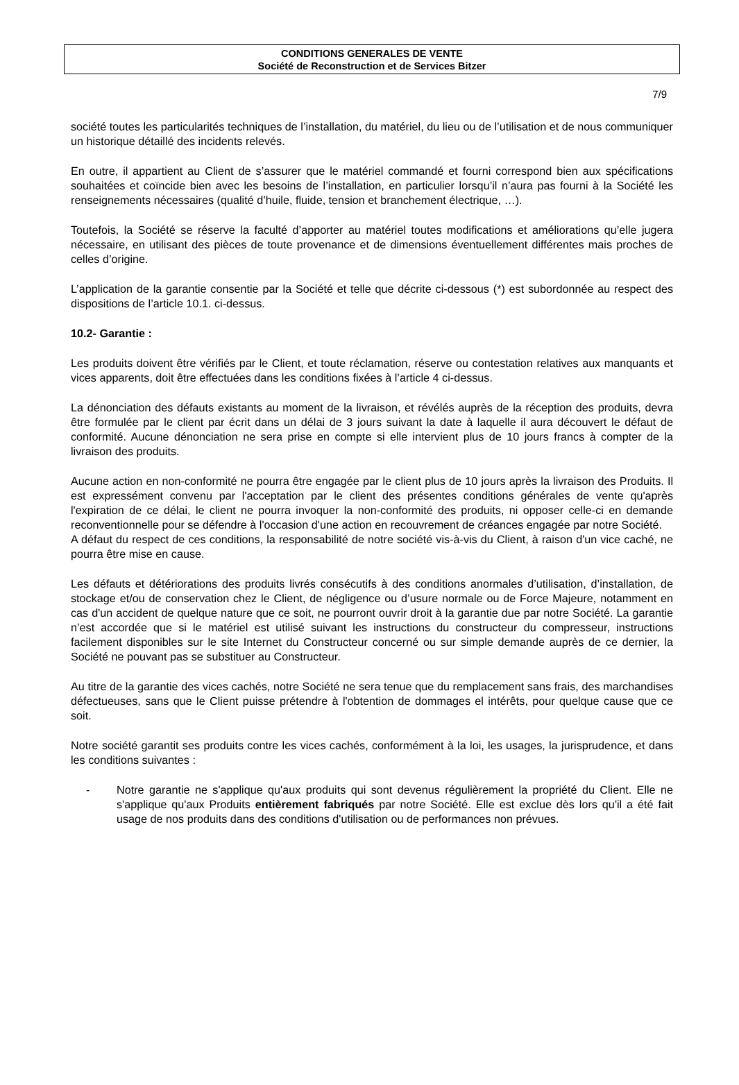CONDITIONS GENERALES DE VENTE
Société de Reconstruction et de Services Bitzer
7/9
société toutes les particularités techniques de l’installation, du matériel, du lieu ou de l’utilisation et de nous communiquer un historique détaillé des incidents relevés.
En outre, il appartient au Client de s’assurer que le matériel commandé et fourni correspond bien aux spécifications souhaitées et coïncide bien avec les besoins de l’installation, en particulier lorsqu’il n’aura pas fourni à la Société les renseignements nécessaires (qualité d’huile, fluide, tension et branchement électrique, …).
Toutefois, la Société se réserve la faculté d’apporter au matériel toutes modifications et améliorations qu’elle jugera nécessaire, en utilisant des pièces de toute provenance et de dimensions éventuellement différentes mais proches de celles d’origine.
L’application de la garantie consentie par la Société et telle que décrite ci-dessous (*) est subordonnée au respect des dispositions de l’article 10.1. ci-dessus.
10.2- Garantie :
Les produits doivent être vérifiés par le Client, et toute réclamation, réserve ou contestation relatives aux manquants et vices apparents, doit être effectuées dans les conditions fixées à l’article 4 ci-dessus.
La dénonciation des défauts existants au moment de la livraison, et révélés auprès de la réception des produits, devra être formulée par le client par écrit dans un délai de 3 jours suivant la date à laquelle il aura découvert le défaut de conformité. Aucune dénonciation ne sera prise en compte si elle intervient plus de 10 jours francs à compter de la livraison des produits.
Aucune action en non-conformité ne pourra être engagée par le client plus de 10 jours après la livraison des Produits. Il est expressément convenu par l'acceptation par le client des présentes conditions générales de vente qu'après l'expiration de ce délai, le client ne pourra invoquer la non-conformité des produits, ni opposer celle-ci en demande reconventionnelle pour se défendre à l'occasion d'une action en recouvrement de créances engagée par notre Société.
A défaut du respect de ces conditions, la responsabilité de notre société vis-à-vis du Client, à raison d'un vice caché, ne pourra être mise en cause.
Les défauts et détériorations des produits livrés consécutifs à des conditions anormales d’utilisation, d’installation, de stockage et/ou de conservation chez le Client, de négligence ou d’usure normale ou de Force Majeure, notamment en cas d'un accident de quelque nature que ce soit, ne pourront ouvrir droit à la garantie due par notre Société. La garantie n’est accordée que si le matériel est utilisé suivant les instructions du constructeur du compresseur, instructions facilement disponibles sur le site Internet du Constructeur concerné ou sur simple demande auprès de ce dernier, la Société ne pouvant pas se substituer au Constructeur.
Au titre de la garantie des vices cachés, notre Société ne sera tenue que du remplacement sans frais, des marchandises défectueuses, sans que le Client puisse prétendre à l'obtention de dommages el intérêts, pour quelque cause que ce soit.
Notre société garantit ses produits contre les vices cachés, conformément à la loi, les usages, la jurisprudence, et dans les conditions suivantes :
- Notre garantie ne s'applique qu'aux produits qui sont devenus régulièrement la propriété du Client. Elle ne s'applique qu'aux Produits entièrement fabriqués par notre Société. Elle est exclue dès lors qu'il a été fait usage de nos produits dans des conditions d'utilisation ou de performances non prévues.